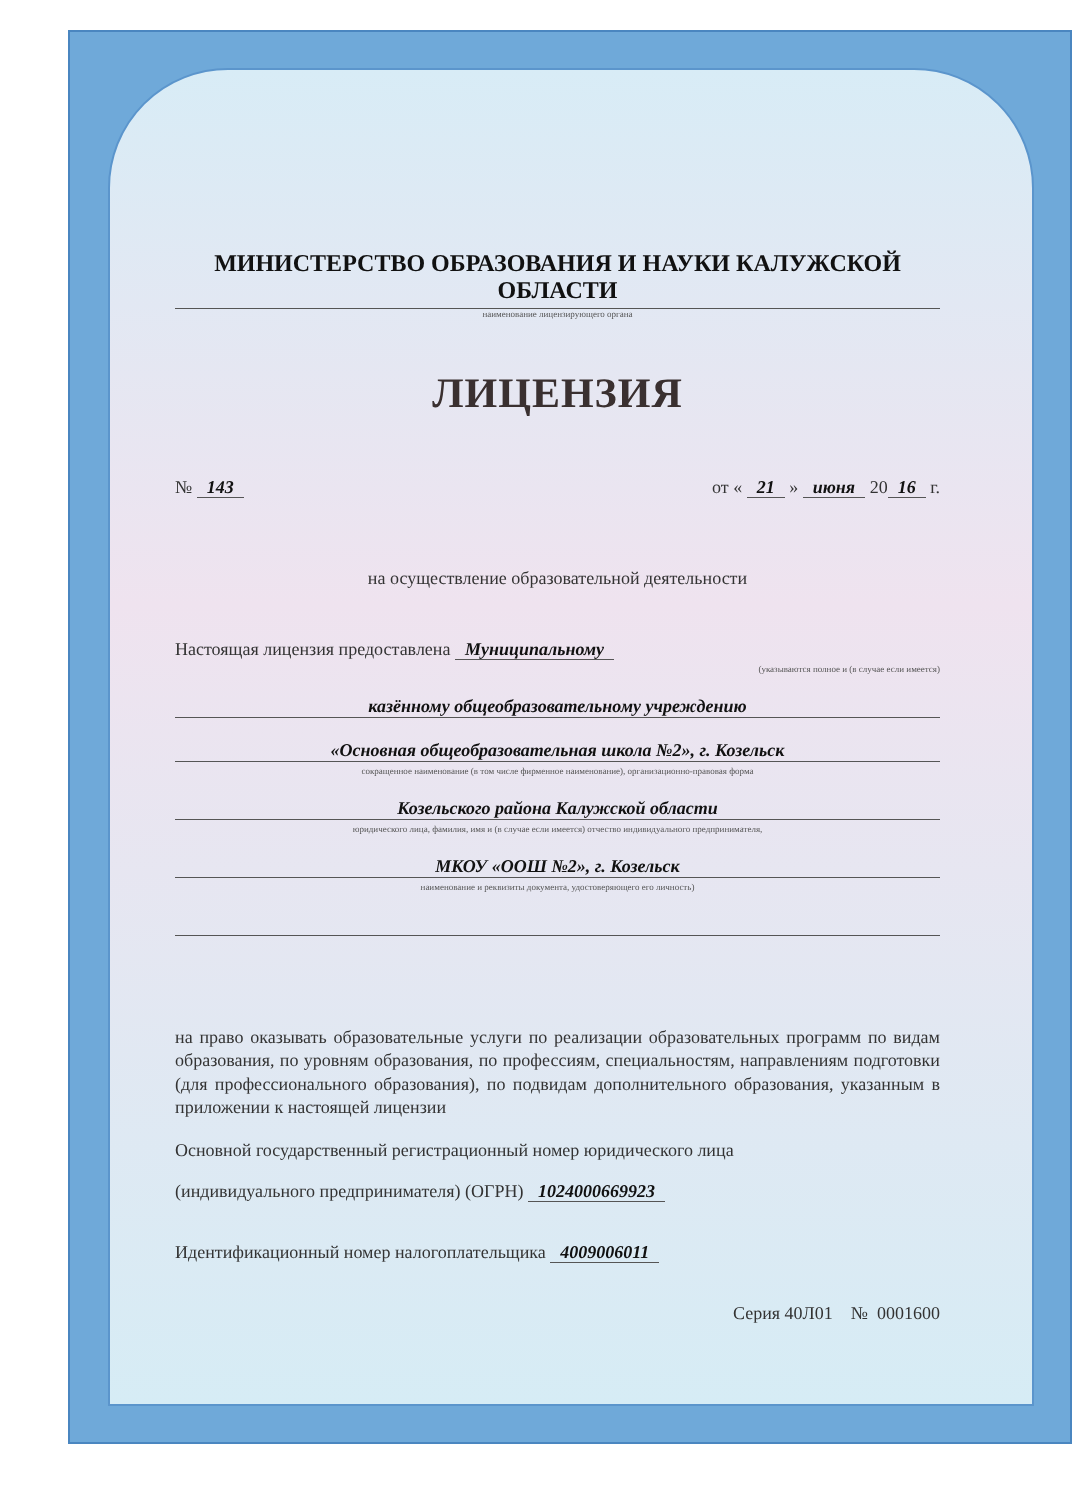МИНИСТЕРСТВО ОБРАЗОВАНИЯ И НАУКИ КАЛУЖСКОЙ ОБЛАСТИ
наименование лицензирующего органа
ЛИЦЕНЗИЯ
№ 143 от « 21 » июня 20 16 г.
на осуществление образовательной деятельности
Настоящая лицензия предоставлена Муниципальному
(указываются полное и (в случае если имеется)
казённому общеобразовательному учреждению
«Основная общеобразовательная школа №2», г. Козельск
сокращенное наименование (в том числе фирменное наименование), организационно-правовая форма
Козельского района Калужской области
юридического лица, фамилия, имя и (в случае если имеется) отчество индивидуального предпринимателя,
МКОУ «ООШ №2», г. Козельск
наименование и реквизиты документа, удостоверяющего его личность)
на право оказывать образовательные услуги по реализации образовательных программ по видам образования, по уровням образования, по профессиям, специальностям, направлениям подготовки (для профессионального образования), по подвидам дополнительного образования, указанным в приложении к настоящей лицензии
Основной государственный регистрационный номер юридического лица
(индивидуального предпринимателя) (ОГРН) 1024000669923
Идентификационный номер налогоплательщика 4009006011
Серия 40Л01 № 0001600